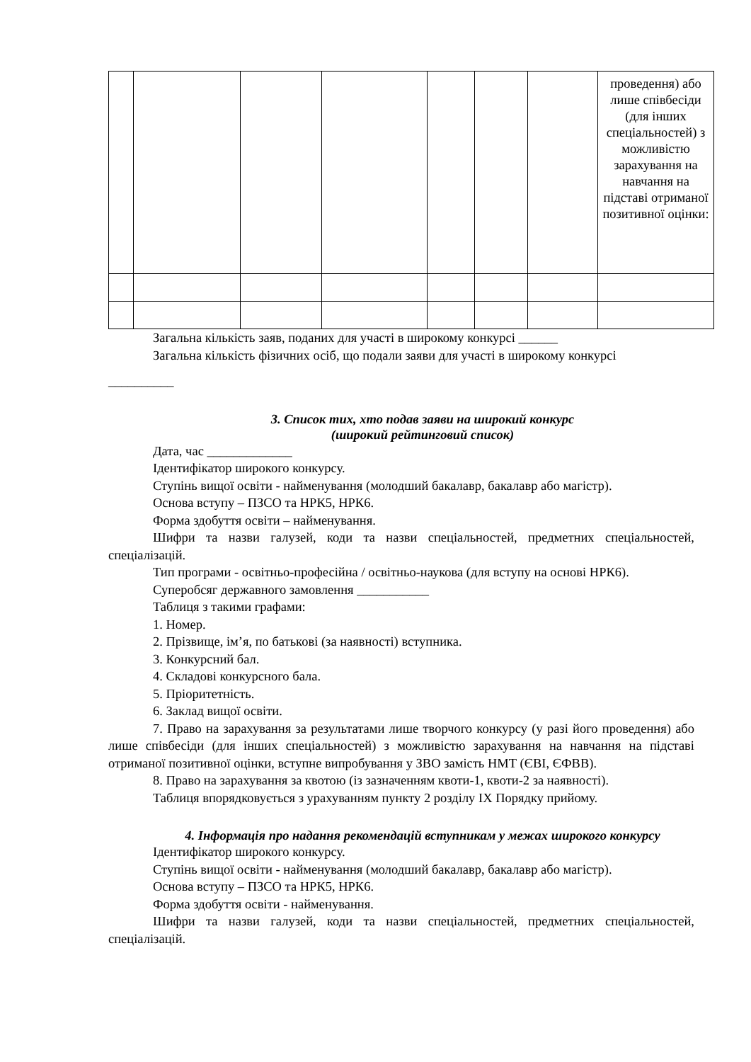| | | | | | | | проведення) або лише співбесіди (для інших спеціальностей) з можливістю зарахування на навчання на підставі отриманої позитивної оцінки: |
Загальна кількість заяв, поданих для участі в широкому конкурсі ______
Загальна кількість фізичних осіб, що подали заяви для участі в широкому конкурсі
__________
3. Список тих, хто подав заяви на широкий конкурс
(широкий рейтинговий список)
Дата, час _____________
Ідентифікатор широкого конкурсу.
Ступінь вищої освіти - найменування (молодший бакалавр, бакалавр або магістр).
Основа вступу – ПЗСО та НРК5, НРК6.
Форма здобуття освіти – найменування.
Шифри та назви галузей, коди та назви спеціальностей, предметних спеціальностей, спеціалізацій.
Тип програми - освітньо-професійна / освітньо-наукова (для вступу на основі НРК6).
Суперобсяг державного замовлення ___________
Таблиця з такими графами:
1. Номер.
2. Прізвище, ім’я, по батькові (за наявності) вступника.
3. Конкурсний бал.
4. Складові конкурсного бала.
5. Пріоритетність.
6. Заклад вищої освіти.
7. Право на зарахування за результатами лише творчого конкурсу (у разі його проведення) або лише співбесіди (для інших спеціальностей) з можливістю зарахування на навчання на підставі отриманої позитивної оцінки, вступне випробування у ЗВО замість НМТ (ЄВІ, ЄФВВ).
8. Право на зарахування за квотою (із зазначенням квоти-1, квоти-2 за наявності).
Таблиця впорядковується з урахуванням пункту 2 розділу ІХ Порядку прийому.
4. Інформація про надання рекомендацій вступникам у межах широкого конкурсу
Ідентифікатор широкого конкурсу.
Ступінь вищої освіти - найменування (молодший бакалавр, бакалавр або магістр).
Основа вступу – ПЗСО та НРК5, НРК6.
Форма здобуття освіти - найменування.
Шифри та назви галузей, коди та назви спеціальностей, предметних спеціальностей, спеціалізацій.